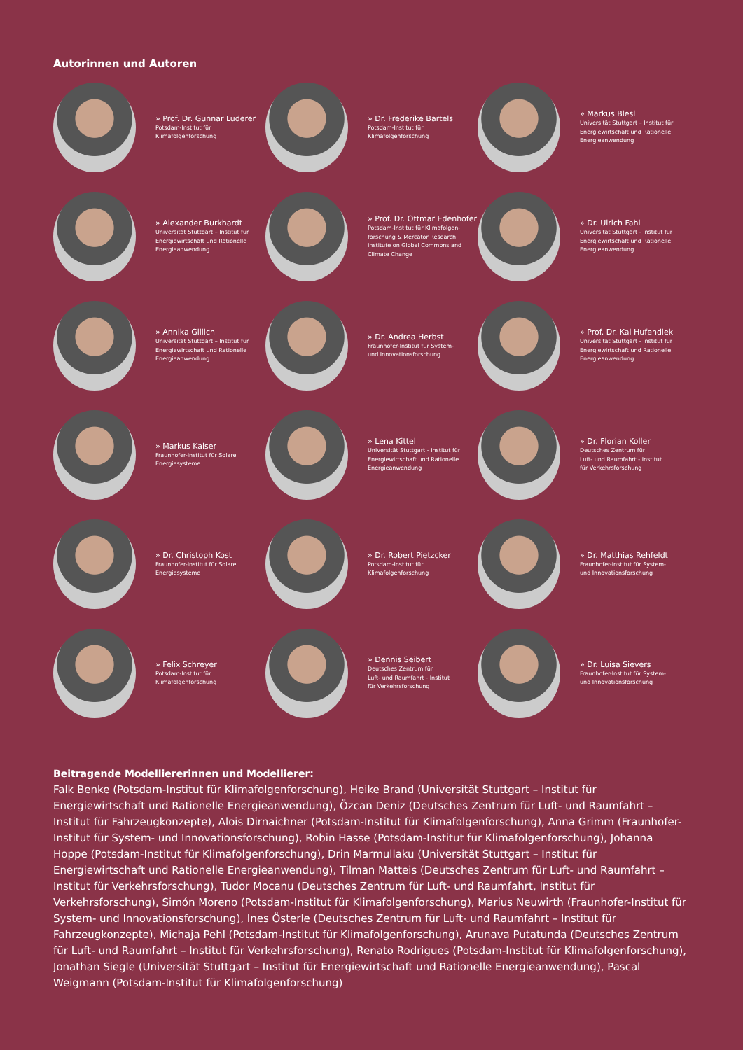Autorinnen und Autoren
» Prof. Dr. Gunnar Luderer
Potsdam-Institut für
Klimafolgenforschung
» Dr. Frederike Bartels
Potsdam-Institut für
Klimafolgenforschung
» Markus Blesl
Universität Stuttgart – Institut für
Energiewirtschaft und Rationelle
Energieanwendung
» Alexander Burkhardt
Universität Stuttgart – Institut für
Energiewirtschaft und Rationelle
Energieanwendung
» Prof. Dr. Ottmar Edenhofer
Potsdam-Institut für Klimafolgen-
forschung & Mercator Research
Institute on Global Commons and
Climate Change
» Dr. Ulrich Fahl
Universität Stuttgart - Institut für
Energiewirtschaft und Rationelle
Energieanwendung
» Annika Gillich
Universität Stuttgart – Institut für
Energiewirtschaft und Rationelle
Energieanwendung
» Dr. Andrea Herbst
Fraunhofer-Institut für System-
und Innovationsforschung
» Prof. Dr. Kai Hufendiek
Universität Stuttgart - Institut für
Energiewirtschaft und Rationelle
Energieanwendung
» Markus Kaiser
Fraunhofer-Institut für Solare
Energiesysteme
» Lena Kittel
Universität Stuttgart - Institut für
Energiewirtschaft und Rationelle
Energieanwendung
» Dr. Florian Koller
Deutsches Zentrum für
Luft- und Raumfahrt - Institut
für Verkehrsforschung
» Dr. Christoph Kost
Fraunhofer-Institut für Solare
Energiesysteme
» Dr. Robert Pietzcker
Potsdam-Institut für
Klimafolgenforschung
» Dr. Matthias Rehfeldt
Fraunhofer-Institut für System-
und Innovationsforschung
» Felix Schreyer
Potsdam-Institut für
Klimafolgenforschung
» Dennis Seibert
Deutsches Zentrum für
Luft- und Raumfahrt - Institut
für Verkehrsforschung
» Dr. Luisa Sievers
Fraunhofer-Institut für System-
und Innovationsforschung
Beitragende Modelliererinnen und Modellierer:
Falk Benke (Potsdam-Institut für Klimafolgenforschung), Heike Brand (Universität Stuttgart – Institut für Energiewirtschaft und Rationelle Energieanwendung), Özcan Deniz (Deutsches Zentrum für Luft- und Raumfahrt – Institut für Fahrzeugkonzepte), Alois Dirnaichner (Potsdam-Institut für Klimafolgenforschung), Anna Grimm (Fraunhofer-Institut für System- und Innovationsforschung), Robin Hasse (Potsdam-Institut für Klimafolgenforschung), Johanna Hoppe (Potsdam-Institut für Klimafolgenforschung), Drin Marmullaku (Universität Stuttgart – Institut für Energiewirtschaft und Rationelle Energieanwendung), Tilman Matteis (Deutsches Zentrum für Luft- und Raumfahrt – Institut für Verkehrsforschung), Tudor Mocanu (Deutsches Zentrum für Luft- und Raumfahrt, Institut für Verkehrsforschung), Simón Moreno (Potsdam-Institut für Klimafolgenforschung), Marius Neuwirth (Fraunhofer-Institut für System- und Innovationsforschung), Ines Österle (Deutsches Zentrum für Luft- und Raumfahrt – Institut für Fahrzeugkonzepte), Michaja Pehl (Potsdam-Institut für Klimafolgenforschung), Arunava Putatunda (Deutsches Zentrum für Luft- und Raumfahrt – Institut für Verkehrsforschung), Renato Rodrigues (Potsdam-Institut für Klimafolgenforschung), Jonathan Siegle (Universität Stuttgart – Institut für Energiewirtschaft und Rationelle Energieanwendung), Pascal Weigmann (Potsdam-Institut für Klimafolgenforschung)